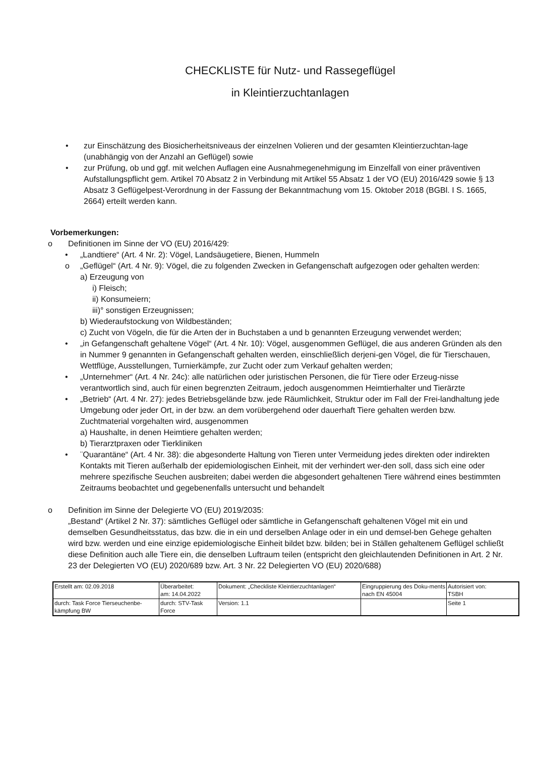CHECKLISTE für Nutz- und Rassegeflügel
in Kleintierzuchtanlagen
• zur Einschätzung des Biosicherheitsniveaus der einzelnen Volieren und der gesamten Kleintierzuchtan-lage (unabhängig von der Anzahl an Geflügel) sowie
• zur Prüfung, ob und ggf. mit welchen Auflagen eine Ausnahmegenehmigung im Einzelfall von einer präventiven Aufstallungspflicht gem. Artikel 70 Absatz 2 in Verbindung mit Artikel 55 Absatz 1 der VO (EU) 2016/429 sowie § 13 Absatz 3 Geflügelpest-Verordnung in der Fassung der Bekanntmachung vom 15. Oktober 2018 (BGBl. I S. 1665, 2664) erteilt werden kann.
Vorbemerkungen:
o Definitionen im Sinne der VO (EU) 2016/429:
• „Landtiere“ (Art. 4 Nr. 2): Vögel, Landsäugetiere, Bienen, Hummeln
o „Geflügel“ (Art. 4 Nr. 9): Vögel, die zu folgenden Zwecken in Gefangenschaft aufgezogen oder gehalten werden:
a) Erzeugung von
i) Fleisch;
ii) Konsumeiern;
iii)° sonstigen Erzeugnissen;
b) Wiederaufstockung von Wildbeständen;
c) Zucht von Vögeln, die für die Arten der in Buchstaben a und b genannten Erzeugung verwendet werden;
• „in Gefangenschaft gehaltene Vögel“ (Art. 4 Nr. 10): Vögel, ausgenommen Geflügel, die aus anderen Gründen als den in Nummer 9 genannten in Gefangenschaft gehalten werden, einschließlich derjeni-gen Vögel, die für Tierschauen, Wettflüge, Ausstellungen, Turnierkämpfe, zur Zucht oder zum Verkauf gehalten werden;
• „Unternehmer“ (Art. 4 Nr. 24c): alle natürlichen oder juristischen Personen, die für Tiere oder Erzeug-nisse verantwortlich sind, auch für einen begrenzten Zeitraum, jedoch ausgenommen Heimtierhalter und Tierärzte
• „Betrieb“ (Art. 4 Nr. 27): jedes Betriebsgelände bzw. jede Räumlichkeit, Struktur oder im Fall der Frei-landhaltung jede Umgebung oder jeder Ort, in der bzw. an dem vorübergehend oder dauerhaft Tiere gehalten werden bzw. Zuchtmaterial vorgehalten wird, ausgenommen
a) Haushalte, in denen Heimtiere gehalten werden;
b) Tierarztpraxen oder Tierkliniken
• ¨Quarantäne“ (Art. 4 Nr. 38): die abgesonderte Haltung von Tieren unter Vermeidung jedes direkten oder indirekten Kontakts mit Tieren außerhalb der epidemiologischen Einheit, mit der verhindert wer-den soll, dass sich eine oder mehrere spezifische Seuchen ausbreiten; dabei werden die abgesondert gehaltenen Tiere während eines bestimmten Zeitraums beobachtet und gegebenenfalls untersucht und behandelt
o Definition im Sinne der Delegierte VO (EU) 2019/2035:
„Bestand“ (Artikel 2 Nr. 37): sämtliches Geflügel oder sämtliche in Gefangenschaft gehaltenen Vögel mit ein und demselben Gesundheitsstatus, das bzw. die in ein und derselben Anlage oder in ein und demsel-ben Gehege gehalten wird bzw. werden und eine einzige epidemiologische Einheit bildet bzw. bilden; bei in Ställen gehaltenem Geflügel schließt diese Definition auch alle Tiere ein, die denselben Luftraum teilen (entspricht den gleichlautenden Definitionen in Art. 2 Nr. 23 der Delegierten VO (EU) 2020/689 bzw. Art. 3 Nr. 22 Delegierten VO (EU) 2020/688)
| Erstellt am: 02.09.2018 | Überarbeitet: am: 14.04.2022 | Dokument: „Checkliste Kleintierzuchtanlagen“ | Eingruppierung des Doku-ments nach EN 45004 | Autorisiert von: TSBH |
| durch: Task Force Tierseuchenbe-kämpfung BW | durch: STV-Task Force | Version: 1.1 | | Seite 1 |